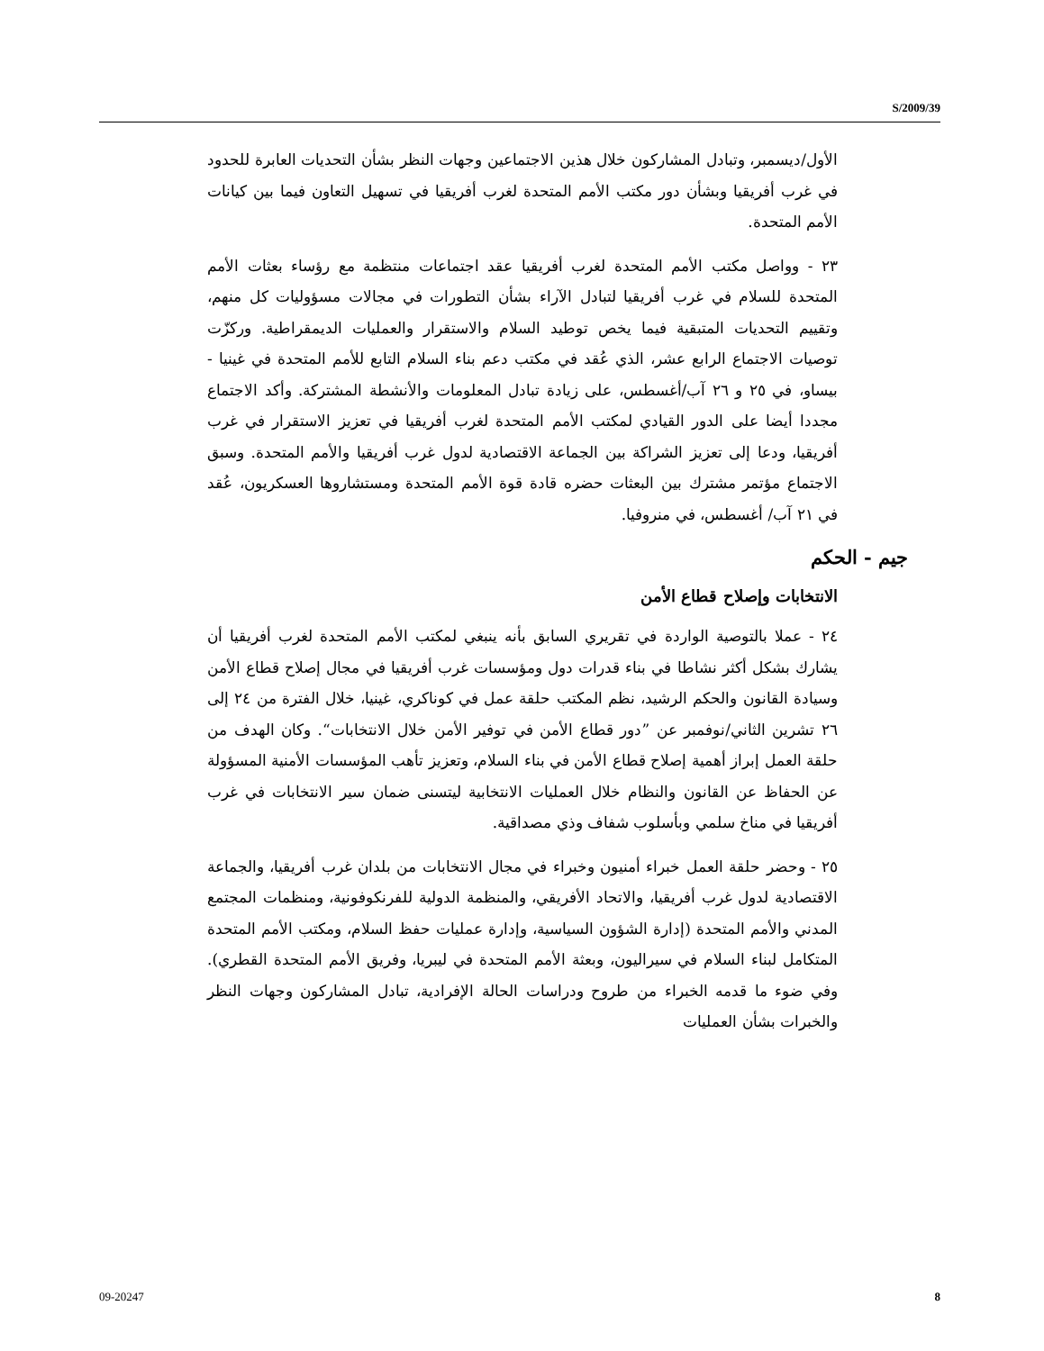S/2009/39
الأول/ديسمبر، وتبادل المشاركون خلال هذين الاجتماعين وجهات النظر بشأن التحديات العابرة للحدود في غرب أفريقيا وبشأن دور مكتب الأمم المتحدة لغرب أفريقيا في تسهيل التعاون فيما بين كيانات الأمم المتحدة.
٢٣ - وواصل مكتب الأمم المتحدة لغرب أفريقيا عقد اجتماعات منتظمة مع رؤساء بعثات الأمم المتحدة للسلام في غرب أفريقيا لتبادل الآراء بشأن التطورات في مجالات مسؤوليات كل منهم، وتقييم التحديات المتبقية فيما يخص توطيد السلام والاستقرار والعمليات الديمقراطية. وركزّت توصيات الاجتماع الرابع عشر، الذي عُقد في مكتب دعم بناء السلام التابع للأمم المتحدة في غينيا - بيساو، في ٢٥ و ٢٦ آب/أغسطس، على زيادة تبادل المعلومات والأنشطة المشتركة. وأكد الاجتماع مجددا أيضا على الدور القيادي لمكتب الأمم المتحدة لغرب أفريقيا في تعزيز الاستقرار في غرب أفريقيا، ودعا إلى تعزيز الشراكة بين الجماعة الاقتصادية لدول غرب أفريقيا والأمم المتحدة. وسبق الاجتماع مؤتمر مشترك بين البعثات حضره قادة قوة الأمم المتحدة ومستشاروها العسكريون، عُقد في ٢١ آب/ أغسطس، في منروفيا.
جيم - الحكم
الانتخابات وإصلاح قطاع الأمن
٢٤ - عملا بالتوصية الواردة في تقريري السابق بأنه ينبغي لمكتب الأمم المتحدة لغرب أفريقيا أن يشارك بشكل أكثر نشاطا في بناء قدرات دول ومؤسسات غرب أفريقيا في مجال إصلاح قطاع الأمن وسيادة القانون والحكم الرشيد، نظم المكتب حلقة عمل في كوناكري، غينيا، خلال الفترة من ٢٤ إلى ٢٦ تشرين الثاني/نوفمبر عن ”دور قطاع الأمن في توفير الأمن خلال الانتخابات“. وكان الهدف من حلقة العمل إبراز أهمية إصلاح قطاع الأمن في بناء السلام، وتعزيز تأهب المؤسسات الأمنية المسؤولة عن الحفاظ عن القانون والنظام خلال العمليات الانتخابية ليتسنى ضمان سير الانتخابات في غرب أفريقيا في مناخ سلمي وبأسلوب شفاف وذي مصداقية.
٢٥ - وحضر حلقة العمل خبراء أمنيون وخبراء في مجال الانتخابات من بلدان غرب أفريقيا، والجماعة الاقتصادية لدول غرب أفريقيا، والاتحاد الأفريقي، والمنظمة الدولية للفرنكوفونية، ومنظمات المجتمع المدني والأمم المتحدة (إدارة الشؤون السياسية، وإدارة عمليات حفظ السلام، ومكتب الأمم المتحدة المتكامل لبناء السلام في سيراليون، وبعثة الأمم المتحدة في ليبريا، وفريق الأمم المتحدة القطري). وفي ضوء ما قدمه الخبراء من طروح ودراسات الحالة الإفرادية، تبادل المشاركون وجهات النظر والخبرات بشأن العمليات
09-20247 8